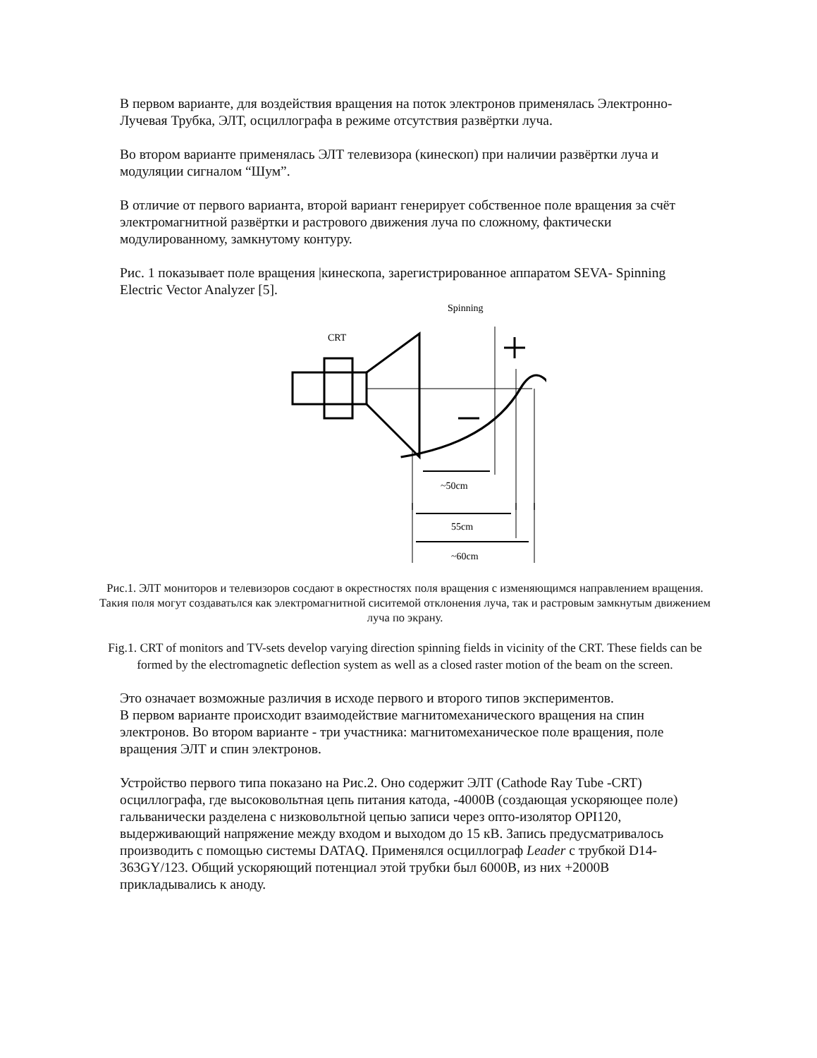В первом варианте, для воздействия вращения на поток электронов применялась Электронно-Лучевая Трубка, ЭЛТ, осциллографа в режиме отсутствия развёртки луча.
Во втором варианте применялась ЭЛТ телевизора (кинескоп) при наличии развёртки луча и модуляции сигналом “Шум”.
В отличие от первого варианта, второй вариант генерирует собственное поле вращения за счёт электромагнитной развёртки и растрового движения луча по сложному, фактически модулированному, замкнутому контуру.
Рис. 1 показывает поле вращения |кинескопа, зарегистрированное аппаратом SEVA- Spinning Electric Vector Analyzer [5].
Spinning
CRT
~50cm
55cm
~60cm
Рис.1. ЭЛТ мониторов и телевизоров сосдают в окрестностях поля вращения с изменяющимся направлением вращения. Такия поля могут создаватьлся как электромагнитной сиситемой отклонения луча, так и растровым замкнутым движением луча по экрану.
Fig.1. CRT of monitors and TV-sets develop varying direction spinning fields in vicinity of the CRT. These fields can be formed by the electromagnetic deflection system as well as a closed raster motion of the beam on the screen.
Это означает возможные различия в исходе первого и второго типов экспериментов.
В первом варианте происходит взаимодействие магнитомеханического вращения на спин электронов. Во втором варианте - три участника: магнитомеханическое поле вращения, поле вращения ЭЛТ и спин электронов.
Устройство первого типа показано на Рис.2. Оно содержит ЭЛТ (Cathode Ray Tube -CRT) осциллографа, где высоковольтная цепь питания катода, -4000В (создающая ускоряющее поле) гальванически разделена с низковольтной цепью записи через опто-изолятор OPI120, выдерживающий напряжение между входом и выходом до 15 кВ. Запись предусматривалось производить с помощью системы DATAQ. Применялся осциллограф Leader с трубкой D14-363GY/123. Общий ускоряющий потенциал этой трубки был 6000В, из них +2000В прикладывались к аноду.